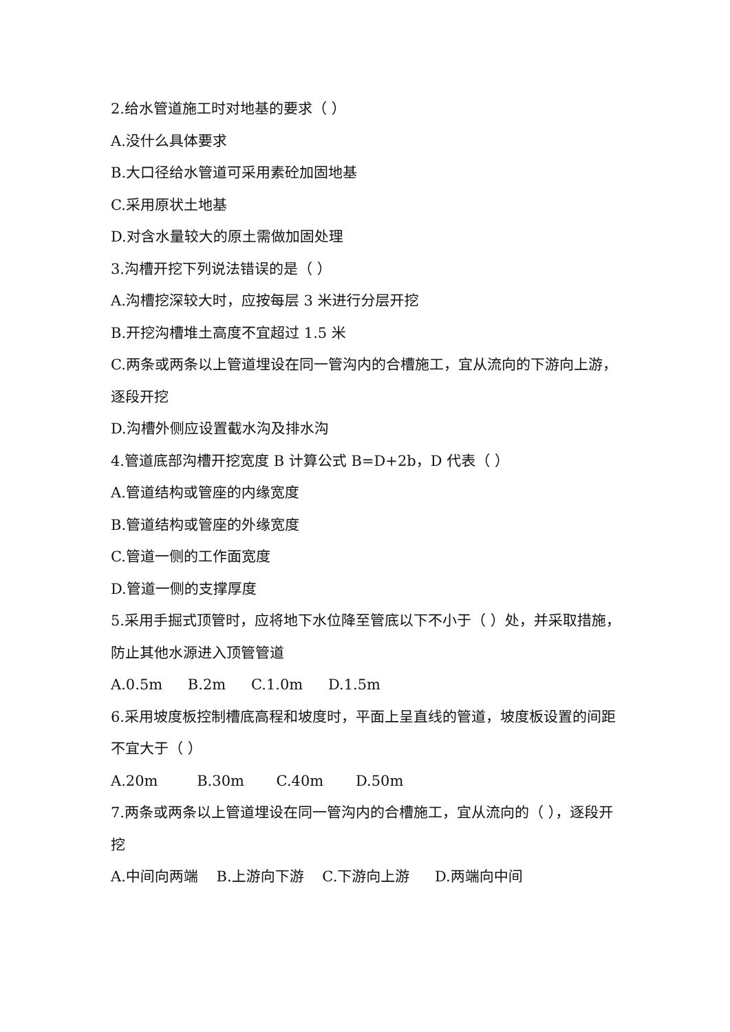2.给水管道施工时对地基的要求（ ）
A.没什么具体要求
B.大口径给水管道可采用素砼加固地基
C.采用原状土地基
D.对含水量较大的原土需做加固处理
3.沟槽开挖下列说法错误的是（ ）
A.沟槽挖深较大时，应按每层 3 米进行分层开挖
B.开挖沟槽堆土高度不宜超过 1.5 米
C.两条或两条以上管道埋设在同一管沟内的合槽施工，宜从流向的下游向上游，逐段开挖
D.沟槽外侧应设置截水沟及排水沟
4.管道底部沟槽开挖宽度 B 计算公式 B=D+2b，D 代表（ ）
A.管道结构或管座的内缘宽度
B.管道结构或管座的外缘宽度
C.管道一侧的工作面宽度
D.管道一侧的支撑厚度
5.采用手掘式顶管时，应将地下水位降至管底以下不小于（ ）处，并采取措施，防止其他水源进入顶管管道
A.0.5m B.2m C.1.0m D.1.5m
6.采用坡度板控制槽底高程和坡度时，平面上呈直线的管道，坡度板设置的间距不宜大于（ ）
A.20m B.30m C.40m D.50m
7.两条或两条以上管道埋设在同一管沟内的合槽施工，宜从流向的（ ），逐段开挖
A.中间向两端 B.上游向下游 C.下游向上游 D.两端向中间